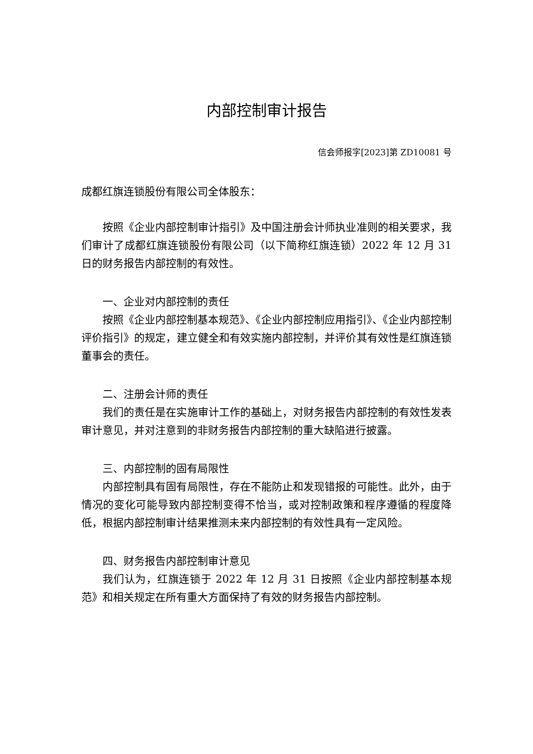内部控制审计报告
信会师报字[2023]第 ZD10081 号
成都红旗连锁股份有限公司全体股东：
按照《企业内部控制审计指引》及中国注册会计师执业准则的相关要求，我们审计了成都红旗连锁股份有限公司（以下简称红旗连锁）2022 年 12 月 31 日的财务报告内部控制的有效性。
一、企业对内部控制的责任
按照《企业内部控制基本规范》、《企业内部控制应用指引》、《企业内部控制评价指引》的规定，建立健全和有效实施内部控制，并评价其有效性是红旗连锁董事会的责任。
二、注册会计师的责任
我们的责任是在实施审计工作的基础上，对财务报告内部控制的有效性发表审计意见，并对注意到的非财务报告内部控制的重大缺陷进行披露。
三、内部控制的固有局限性
内部控制具有固有局限性，存在不能防止和发现错报的可能性。此外，由于情况的变化可能导致内部控制变得不恰当，或对控制政策和程序遵循的程度降低，根据内部控制审计结果推测未来内部控制的有效性具有一定风险。
四、财务报告内部控制审计意见
我们认为，红旗连锁于 2022 年 12 月 31 日按照《企业内部控制基本规范》和相关规定在所有重大方面保持了有效的财务报告内部控制。